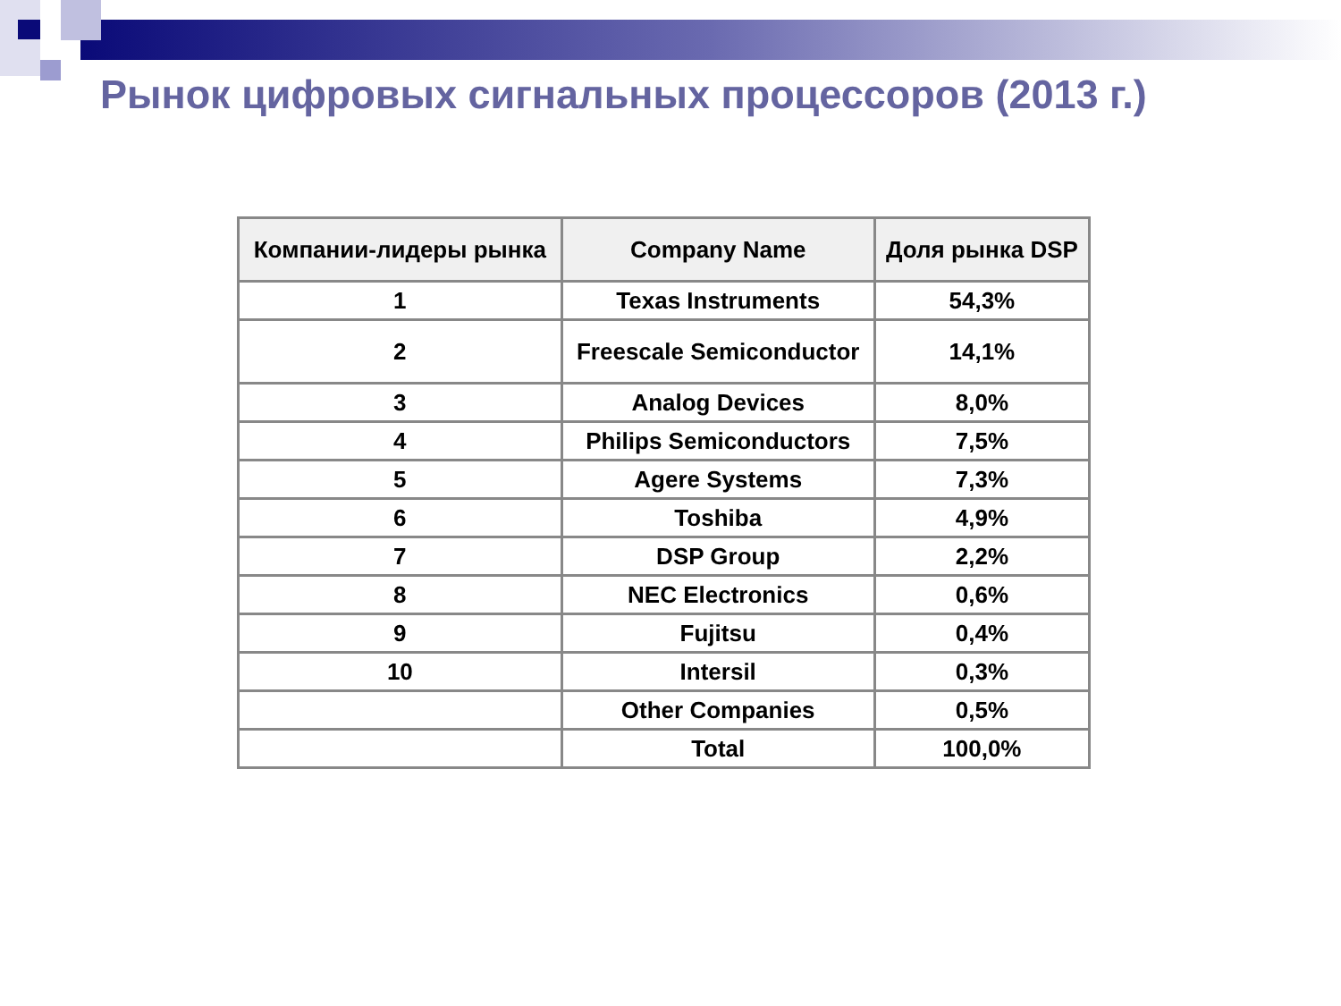Рынок цифровых сигнальных процессоров (2013 г.)
| Компании-лидеры рынка | Company Name | Доля рынка DSP |
| --- | --- | --- |
| 1 | Texas Instruments | 54,3% |
| 2 | Freescale Semiconductor | 14,1% |
| 3 | Analog Devices | 8,0% |
| 4 | Philips Semiconductors | 7,5% |
| 5 | Agere Systems | 7,3% |
| 6 | Toshiba | 4,9% |
| 7 | DSP Group | 2,2% |
| 8 | NEC Electronics | 0,6% |
| 9 | Fujitsu | 0,4% |
| 10 | Intersil | 0,3% |
| | Other Companies | 0,5% |
| | Total | 100,0% |